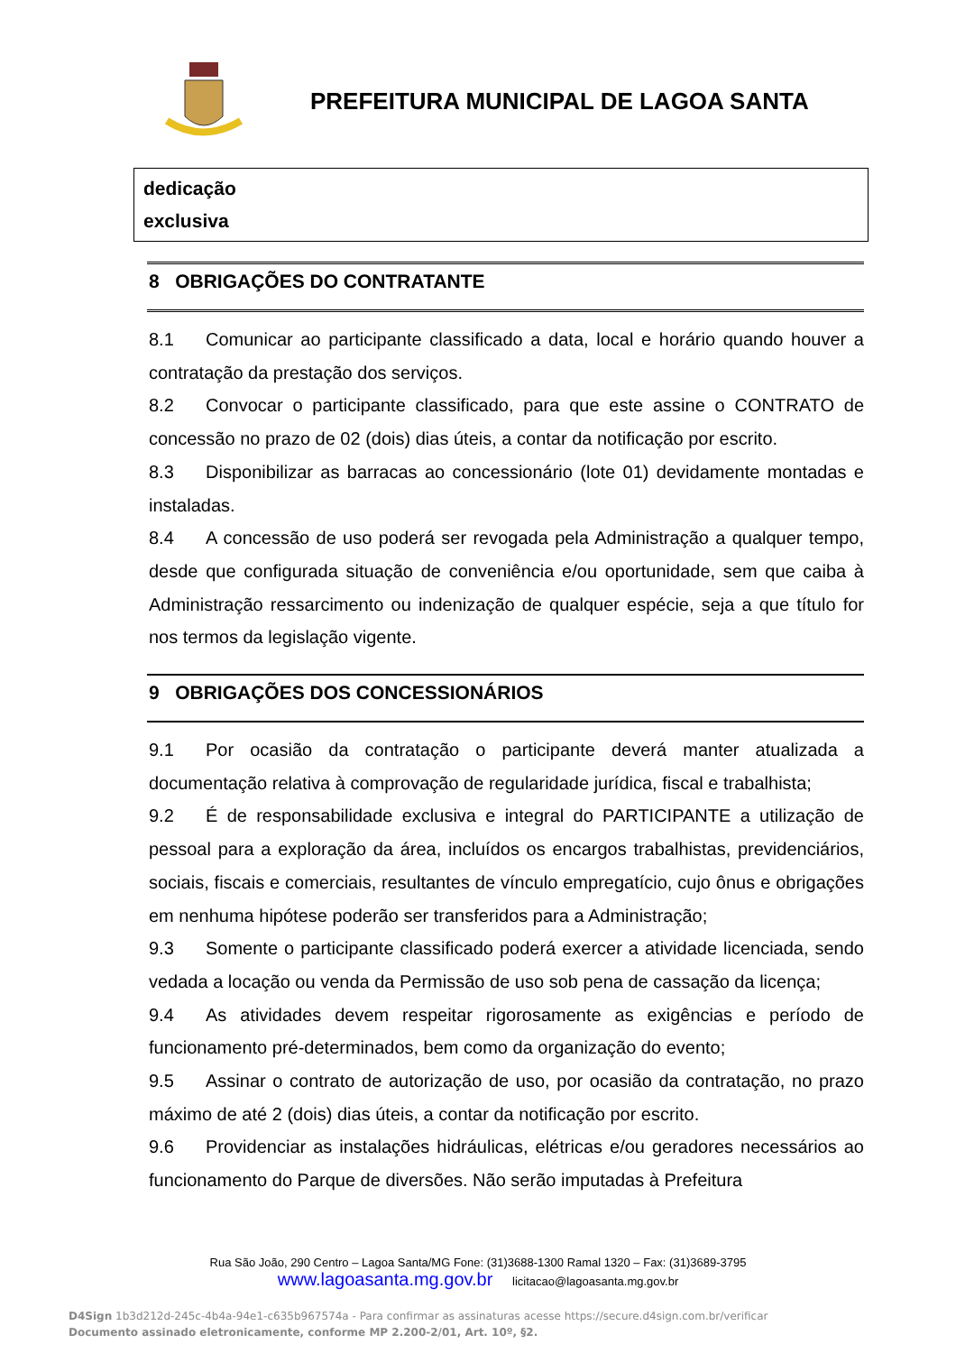PREFEITURA MUNICIPAL DE LAGOA SANTA
| dedicação exclusiva |
8 OBRIGAÇÕES DO CONTRATANTE
8.1 Comunicar ao participante classificado a data, local e horário quando houver a contratação da prestação dos serviços.
8.2 Convocar o participante classificado, para que este assine o CONTRATO de concessão no prazo de 02 (dois) dias úteis, a contar da notificação por escrito.
8.3 Disponibilizar as barracas ao concessionário (lote 01) devidamente montadas e instaladas.
8.4 A concessão de uso poderá ser revogada pela Administração a qualquer tempo, desde que configurada situação de conveniência e/ou oportunidade, sem que caiba à Administração ressarcimento ou indenização de qualquer espécie, seja a que título for nos termos da legislação vigente.
9 OBRIGAÇÕES DOS CONCESSIONÁRIOS
9.1 Por ocasião da contratação o participante deverá manter atualizada a documentação relativa à comprovação de regularidade jurídica, fiscal e trabalhista;
9.2 É de responsabilidade exclusiva e integral do PARTICIPANTE a utilização de pessoal para a exploração da área, incluídos os encargos trabalhistas, previdenciários, sociais, fiscais e comerciais, resultantes de vínculo empregatício, cujo ônus e obrigações em nenhuma hipótese poderão ser transferidos para a Administração;
9.3 Somente o participante classificado poderá exercer a atividade licenciada, sendo vedada a locação ou venda da Permissão de uso sob pena de cassação da licença;
9.4 As atividades devem respeitar rigorosamente as exigências e período de funcionamento pré-determinados, bem como da organização do evento;
9.5 Assinar o contrato de autorização de uso, por ocasião da contratação, no prazo máximo de até 2 (dois) dias úteis, a contar da notificação por escrito.
9.6 Providenciar as instalações hidráulicas, elétricas e/ou geradores necessários ao funcionamento do Parque de diversões. Não serão imputadas à Prefeitura
Rua São João, 290 Centro – Lagoa Santa/MG Fone: (31)3688-1300 Ramal 1320 – Fax: (31)3689-3795
www.lagoasanta.mg.gov.br licitacao@lagoasanta.mg.gov.br
D4Sign 1b3d212d-245c-4b4a-94e1-c635b967574a - Para confirmar as assinaturas acesse https://secure.d4sign.com.br/verificar
Documento assinado eletronicamente, conforme MP 2.200-2/01, Art. 10º, §2.